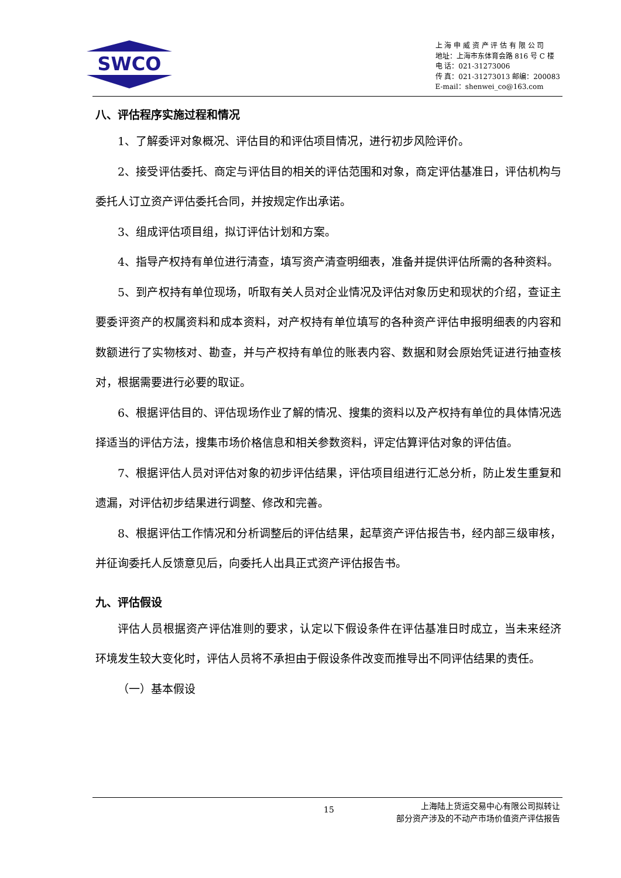SWCO
上 海 申 威 资 产 评 估 有 限 公 司
地址：上海市东体育会路 816 号 C 楼
电 话：021-31273006
传 真：021-31273013 邮编：200083
E-mail：shenwei_co@163.com
八、评估程序实施过程和情况
1、了解委评对象概况、评估目的和评估项目情况，进行初步风险评价。
2、接受评估委托、商定与评估目的相关的评估范围和对象，商定评估基准日，评估机构与委托人订立资产评估委托合同，并按规定作出承诺。
3、组成评估项目组，拟订评估计划和方案。
4、指导产权持有单位进行清查，填写资产清查明细表，准备并提供评估所需的各种资料。
5、到产权持有单位现场，听取有关人员对企业情况及评估对象历史和现状的介绍，查证主要委评资产的权属资料和成本资料，对产权持有单位填写的各种资产评估申报明细表的内容和数额进行了实物核对、勘查，并与产权持有单位的账表内容、数据和财会原始凭证进行抽查核对，根据需要进行必要的取证。
6、根据评估目的、评估现场作业了解的情况、搜集的资料以及产权持有单位的具体情况选择适当的评估方法，搜集市场价格信息和相关参数资料，评定估算评估对象的评估值。
7、根据评估人员对评估对象的初步评估结果，评估项目组进行汇总分析，防止发生重复和遗漏，对评估初步结果进行调整、修改和完善。
8、根据评估工作情况和分析调整后的评估结果，起草资产评估报告书，经内部三级审核，并征询委托人反馈意见后，向委托人出具正式资产评估报告书。
九、评估假设
评估人员根据资产评估准则的要求，认定以下假设条件在评估基准日时成立，当未来经济环境发生较大变化时，评估人员将不承担由于假设条件改变而推导出不同评估结果的责任。
（一）基本假设
15
上海陆上货运交易中心有限公司拟转让
部分资产涉及的不动产市场价值资产评估报告